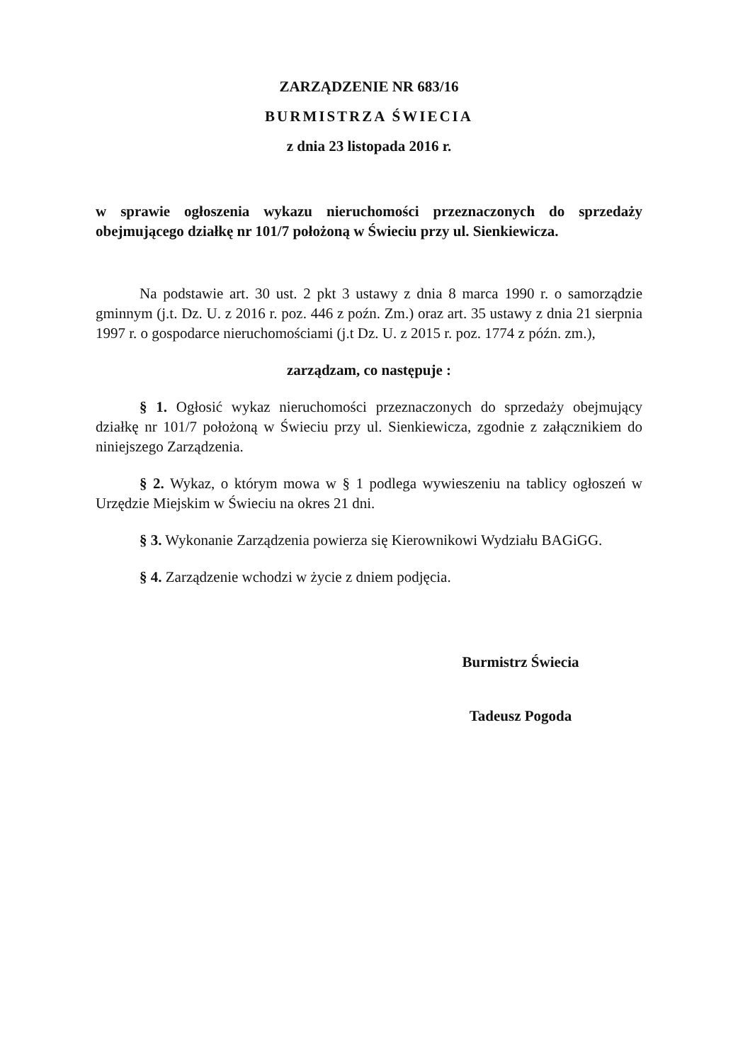ZARZĄDZENIE NR 683/16
BURMISTRZA ŚWIECIA
z dnia 23 listopada 2016 r.
w sprawie ogłoszenia wykazu nieruchomości przeznaczonych do sprzedaży obejmującego działkę nr 101/7 położoną w Świeciu przy ul. Sienkiewicza.
Na podstawie art. 30 ust. 2 pkt 3 ustawy z dnia 8 marca 1990 r. o samorządzie gminnym (j.t. Dz. U. z 2016 r. poz. 446 z poźn. Zm.) oraz art. 35 ustawy z dnia 21 sierpnia 1997 r. o gospodarce nieruchomościami (j.t Dz. U. z 2015 r. poz. 1774 z późn. zm.),
zarządzam, co następuje :
§ 1. Ogłosić wykaz nieruchomości przeznaczonych do sprzedaży obejmujący działkę nr 101/7 położoną w Świeciu przy ul. Sienkiewicza, zgodnie z załącznikiem do niniejszego Zarządzenia.
§ 2. Wykaz, o którym mowa w § 1 podlega wywieszeniu na tablicy ogłoszeń w Urzędzie Miejskim w Świeciu na okres 21 dni.
§ 3. Wykonanie Zarządzenia powierza się Kierownikowi Wydziału BAGiGG.
§ 4. Zarządzenie wchodzi w życie z dniem podjęcia.
Burmistrz Świecia
Tadeusz Pogoda